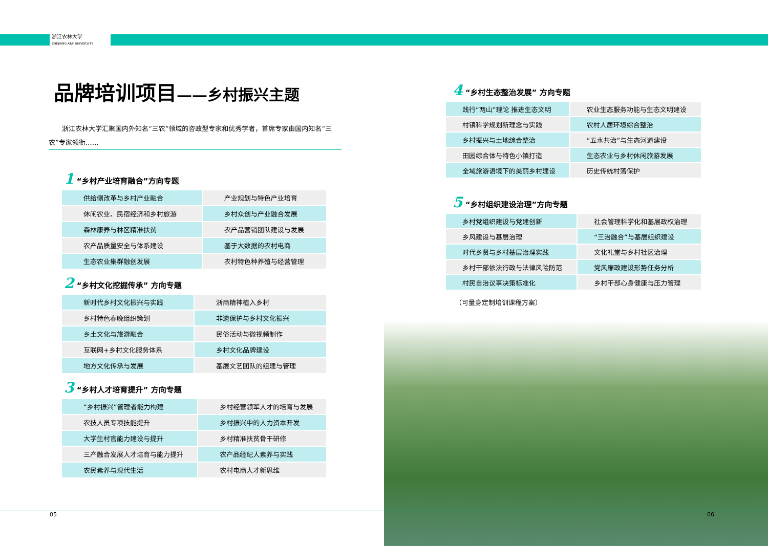浙江农林大学
ZHEJIANG A&F UNIVERSITY
品牌培训项目——乡村振兴主题
　　浙江农林大学汇聚国内外知名“三农”领域的咨政型专家和优秀学者，首席专家由国内知名“三农”专家领衔……
1 “乡村产业培育融合”方向专题
| 供给侧改革与乡村产业融合 | 产业规划与特色产业培育 |
| 休闲农业、民宿经济和乡村旅游 | 乡村众创与产业融合发展 |
| 森林康养与林区精准扶贫 | 农产品营销团队建设与发展 |
| 农产品质量安全与体系建设 | 基于大数据的农村电商 |
| 生态农业集群融创发展 | 农村特色种养殖与经营管理 |
2 “乡村文化挖掘传承” 方向专题
| 新时代乡村文化振兴与实践 | 浙商精神植入乡村 |
| 乡村特色春晚组织策划 | 非遗保护与乡村文化振兴 |
| 乡土文化与旅游融合 | 民俗活动与微视频制作 |
| 互联网+乡村文化服务体系 | 乡村文化品牌建设 |
| 地方文化传承与发展 | 基层文艺团队的组建与管理 |
3 “乡村人才培育提升” 方向专题
| “乡村振兴”管理者能力构建 | 乡村经营领军人才的培育与发展 |
| 农技人员专项技能提升 | 乡村振兴中的人力资本开发 |
| 大学生村官能力建设与提升 | 乡村精准扶贫骨干研修 |
| 三产融合发展人才培育与能力提升 | 农产品经纪人素养与实践 |
| 农民素养与现代生活 | 农村电商人才新思维 |
4 “乡村生态整治发展” 方向专题
| 践行“两山”理论 推进生态文明 | 农业生态服务功能与生态文明建设 |
| 村镇科学规划新理念与实践 | 农村人居环境综合整治 |
| 乡村振兴与土地综合整治 | “五水共治”与生态河道建设 |
| 田园综合体与特色小镇打造 | 生态农业与乡村休闲旅游发展 |
| 全域旅游语境下的美丽乡村建设 | 历史传统村落保护 |
5 “乡村组织建设治理”方向专题
| 乡村党组织建设与党建创新 | 社会管理科学化和基层政权治理 |
| 乡风建设与基层治理 | “三治融合”与基层组织建设 |
| 时代乡贤与乡村基层治理实践 | 文化礼堂与乡村社区治理 |
| 乡村干部依法行政与法律风险防范 | 党风廉政建设形势任务分析 |
| 村民自治议事决策标准化 | 乡村干部心身健康与压力管理 |
（可量身定制培训课程方案）
05 06